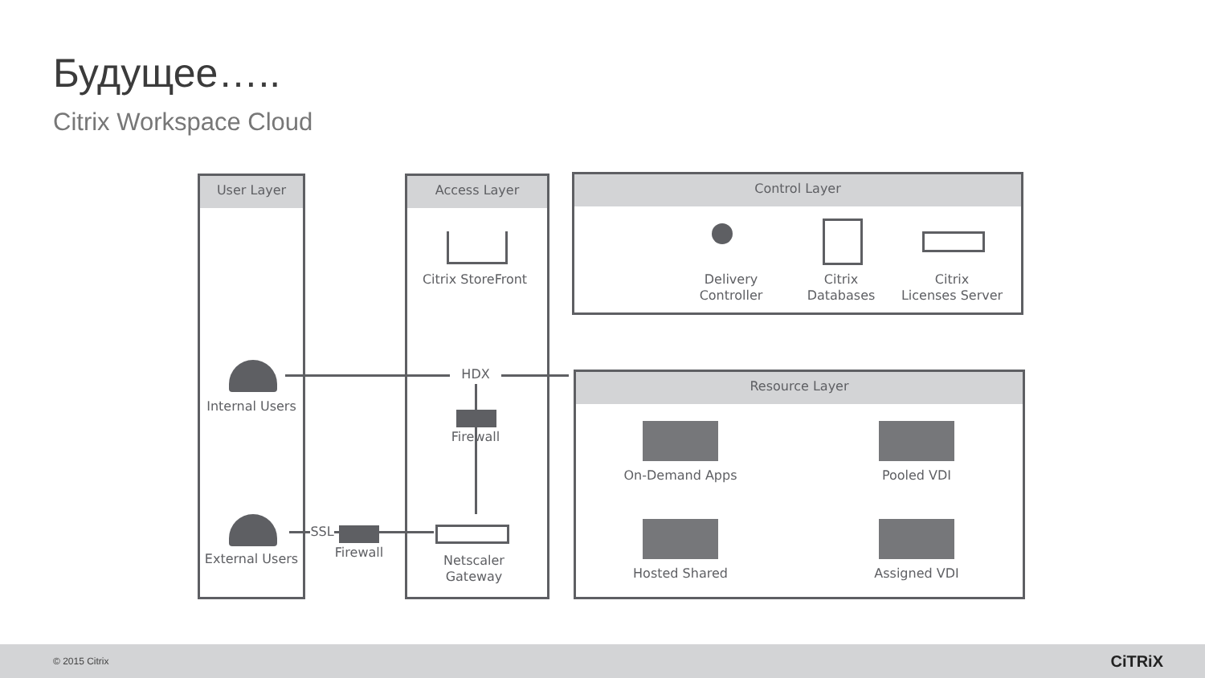Будущее…..
Citrix Workspace Cloud
User Layer Access Layer Control Layer
Resource Layer
Internal Users
External Users
Citrix StoreFront
HDX
Firewall
SSL
Firewall
Netscaler
Gateway
Delivery
Controller
Citrix
Databases
Citrix
Licenses Server
On-Demand Apps Pooled VDI
Hosted Shared Assigned VDI
© 2015 Citrix CiTRiX